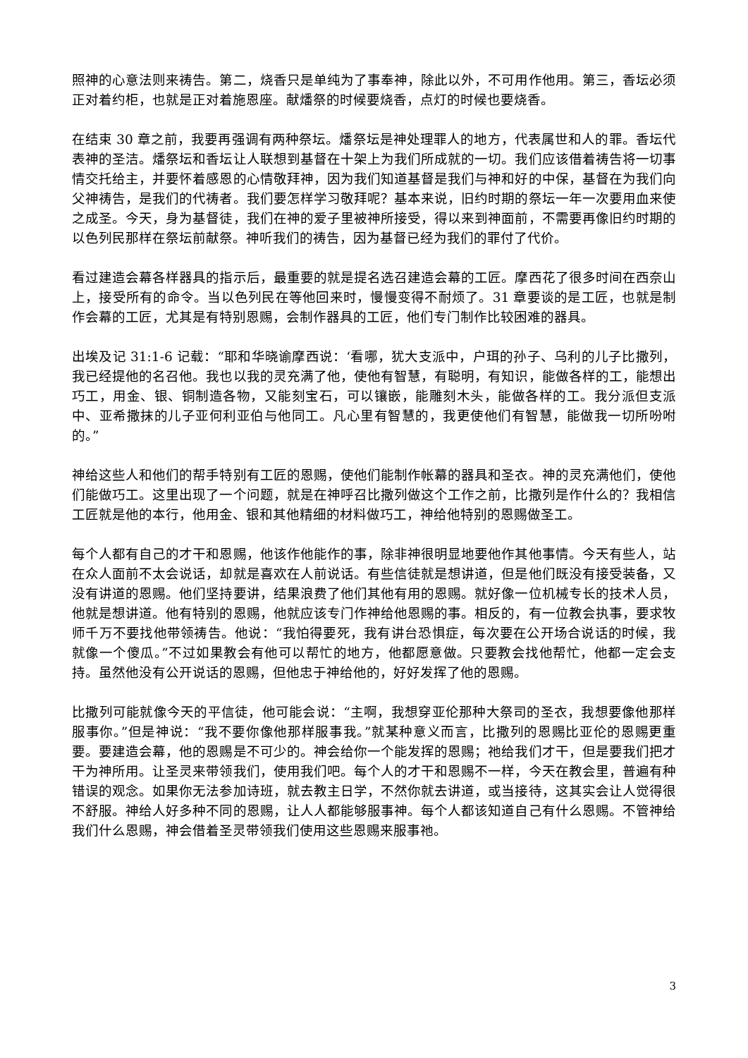照神的心意法则来祷告。第二，烧香只是单纯为了事奉神，除此以外，不可用作他用。第三，香坛必须正对着约柜，也就是正对着施恩座。献燔祭的时候要烧香，点灯的时候也要烧香。
在结束 30 章之前，我要再强调有两种祭坛。燔祭坛是神处理罪人的地方，代表属世和人的罪。香坛代表神的圣洁。燔祭坛和香坛让人联想到基督在十架上为我们所成就的一切。我们应该借着祷告将一切事情交托给主，并要怀着感恩的心情敬拜神，因为我们知道基督是我们与神和好的中保，基督在为我们向父神祷告，是我们的代祷者。我们要怎样学习敬拜呢？基本来说，旧约时期的祭坛一年一次要用血来使之成圣。今天，身为基督徒，我们在神的爱子里被神所接受，得以来到神面前，不需要再像旧约时期的以色列民那样在祭坛前献祭。神听我们的祷告，因为基督已经为我们的罪付了代价。
看过建造会幕各样器具的指示后，最重要的就是提名选召建造会幕的工匠。摩西花了很多时间在西奈山上，接受所有的命令。当以色列民在等他回来时，慢慢变得不耐烦了。31 章要谈的是工匠，也就是制作会幕的工匠，尤其是有特别恩赐，会制作器具的工匠，他们专门制作比较困难的器具。
出埃及记 31:1-6 记载：“耶和华晓谕摩西说：‘看哪，犹大支派中，户珥的孙子、乌利的儿子比撒列，我已经提他的名召他。我也以我的灵充满了他，使他有智慧，有聪明，有知识，能做各样的工，能想出巧工，用金、银、铜制造各物，又能刻宝石，可以镶嵌，能雕刻木头，能做各样的工。我分派但支派中、亚希撒抹的儿子亚何利亚伯与他同工。凡心里有智慧的，我更使他们有智慧，能做我一切所吩咐的。”
神给这些人和他们的帮手特别有工匠的恩赐，使他们能制作帐幕的器具和圣衣。神的灵充满他们，使他们能做巧工。这里出现了一个问题，就是在神呼召比撒列做这个工作之前，比撒列是作什么的？我相信工匠就是他的本行，他用金、银和其他精细的材料做巧工，神给他特别的恩赐做圣工。
每个人都有自己的才干和恩赐，他该作他能作的事，除非神很明显地要他作其他事情。今天有些人，站在众人面前不太会说话，却就是喜欢在人前说话。有些信徒就是想讲道，但是他们既没有接受装备，又没有讲道的恩赐。他们坚持要讲，结果浪费了他们其他有用的恩赐。就好像一位机械专长的技术人员，他就是想讲道。他有特别的恩赐，他就应该专门作神给他恩赐的事。相反的，有一位教会执事，要求牧师千万不要找他带领祷告。他说：“我怕得要死，我有讲台恐惧症，每次要在公开场合说话的时候，我就像一个傻瓜。”不过如果教会有他可以帮忙的地方，他都愿意做。只要教会找他帮忙，他都一定会支持。虽然他没有公开说话的恩赐，但他忠于神给他的，好好发挥了他的恩赐。
比撒列可能就像今天的平信徒，他可能会说：“主啊，我想穿亚伦那种大祭司的圣衣，我想要像他那样服事你。”但是神说：“我不要你像他那样服事我。”就某种意义而言，比撒列的恩赐比亚伦的恩赐更重要。要建造会幕，他的恩赐是不可少的。神会给你一个能发挥的恩赐；祂给我们才干，但是要我们把才干为神所用。让圣灵来带领我们，使用我们吧。每个人的才干和恩赐不一样，今天在教会里，普遍有种错误的观念。如果你无法参加诗班，就去教主日学，不然你就去讲道，或当接待，这其实会让人觉得很不舒服。神给人好多种不同的恩赐，让人人都能够服事神。每个人都该知道自己有什么恩赐。不管神给我们什么恩赐，神会借着圣灵带领我们使用这些恩赐来服事祂。
3